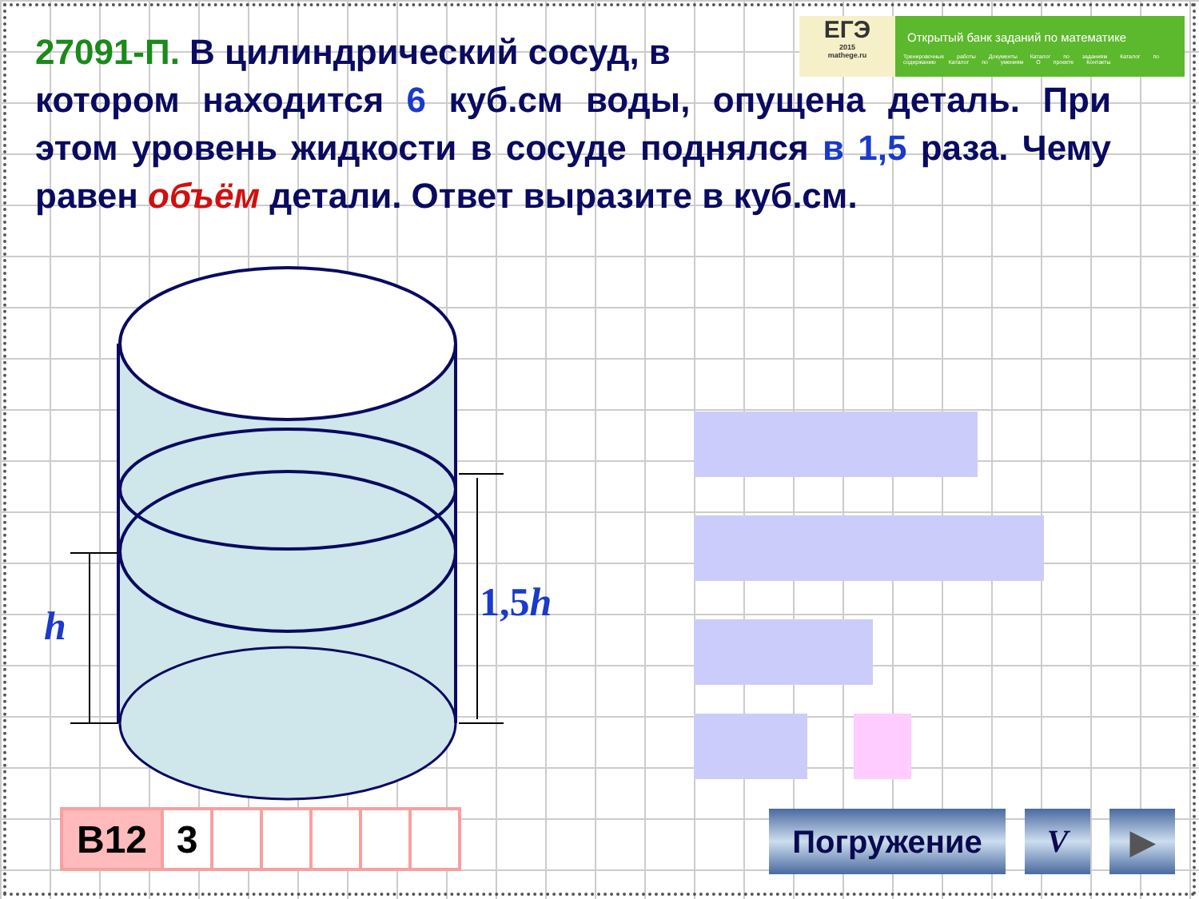ЕГЭ
2015
mathege.ru
Открытый банк заданий по математике
Тренировочные работы Документы Каталог по заданиям Каталог по содержанию Каталог по умениям О проекте Контакты
27091-П. В цилиндрический сосуд, в
котором находится 6 куб.см воды, опущена деталь. При этом уровень жидкости в сосуде поднялся в 1,5 раза. Чему равен объём детали. Ответ выразите в куб.см.
h
1,5h
| B12 | 3 | | | | | |
Погружение V ▶